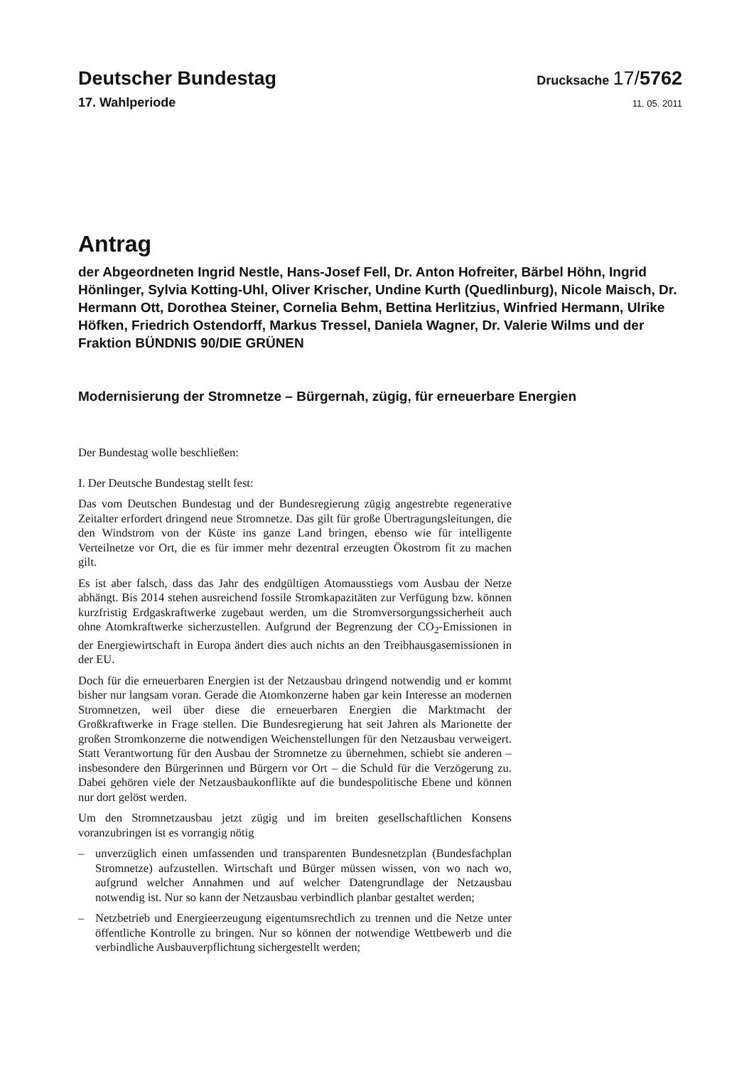Deutscher Bundestag
Drucksache 17/5762
17. Wahlperiode
11. 05. 2011
Antrag
der Abgeordneten Ingrid Nestle, Hans-Josef Fell, Dr. Anton Hofreiter, Bärbel Höhn, Ingrid Hönlinger, Sylvia Kotting-Uhl, Oliver Krischer, Undine Kurth (Quedlinburg), Nicole Maisch, Dr. Hermann Ott, Dorothea Steiner, Cornelia Behm, Bettina Herlitzius, Winfried Hermann, Ulrike Höfken, Friedrich Ostendorff, Markus Tressel, Daniela Wagner, Dr. Valerie Wilms und der Fraktion BÜNDNIS 90/DIE GRÜNEN
Modernisierung der Stromnetze – Bürgernah, zügig, für erneuerbare Energien
Der Bundestag wolle beschließen:
I. Der Deutsche Bundestag stellt fest:
Das vom Deutschen Bundestag und der Bundesregierung zügig angestrebte regenerative Zeitalter erfordert dringend neue Stromnetze. Das gilt für große Übertragungsleitungen, die den Windstrom von der Küste ins ganze Land bringen, ebenso wie für intelligente Verteilnetze vor Ort, die es für immer mehr dezentral erzeugten Ökostrom fit zu machen gilt.
Es ist aber falsch, dass das Jahr des endgültigen Atomausstiegs vom Ausbau der Netze abhängt. Bis 2014 stehen ausreichend fossile Stromkapazitäten zur Verfügung bzw. können kurzfristig Erdgaskraftwerke zugebaut werden, um die Stromversorgungssicherheit auch ohne Atomkraftwerke sicherzustellen. Aufgrund der Begrenzung der CO<sub>2</sub>-Emissionen in der Energiewirtschaft in Europa ändert dies auch nichts an den Treibhausgasemissionen in der EU.
Doch für die erneuerbaren Energien ist der Netzausbau dringend notwendig und er kommt bisher nur langsam voran. Gerade die Atomkonzerne haben gar kein Interesse an modernen Stromnetzen, weil über diese die erneuerbaren Energien die Marktmacht der Großkraftwerke in Frage stellen. Die Bundesregierung hat seit Jahren als Marionette der großen Stromkonzerne die notwendigen Weichenstellungen für den Netzausbau verweigert. Statt Verantwortung für den Ausbau der Stromnetze zu übernehmen, schiebt sie anderen – insbesondere den Bürgerinnen und Bürgern vor Ort – die Schuld für die Verzögerung zu. Dabei gehören viele der Netzausbaukonflikte auf die bundespolitische Ebene und können nur dort gelöst werden.
Um den Stromnetzausbau jetzt zügig und im breiten gesellschaftlichen Konsens voranzubringen ist es vorrangig nötig
– unverzüglich einen umfassenden und transparenten Bundesnetzplan (Bundesfachplan Stromnetze) aufzustellen. Wirtschaft und Bürger müssen wissen, von wo nach wo, aufgrund welcher Annahmen und auf welcher Datengrundlage der Netzausbau notwendig ist. Nur so kann der Netzausbau verbindlich planbar gestaltet werden;
– Netzbetrieb und Energieerzeugung eigentumsrechtlich zu trennen und die Netze unter öffentliche Kontrolle zu bringen. Nur so können der notwendige Wettbewerb und die verbindliche Ausbauverpflichtung sichergestellt werden;